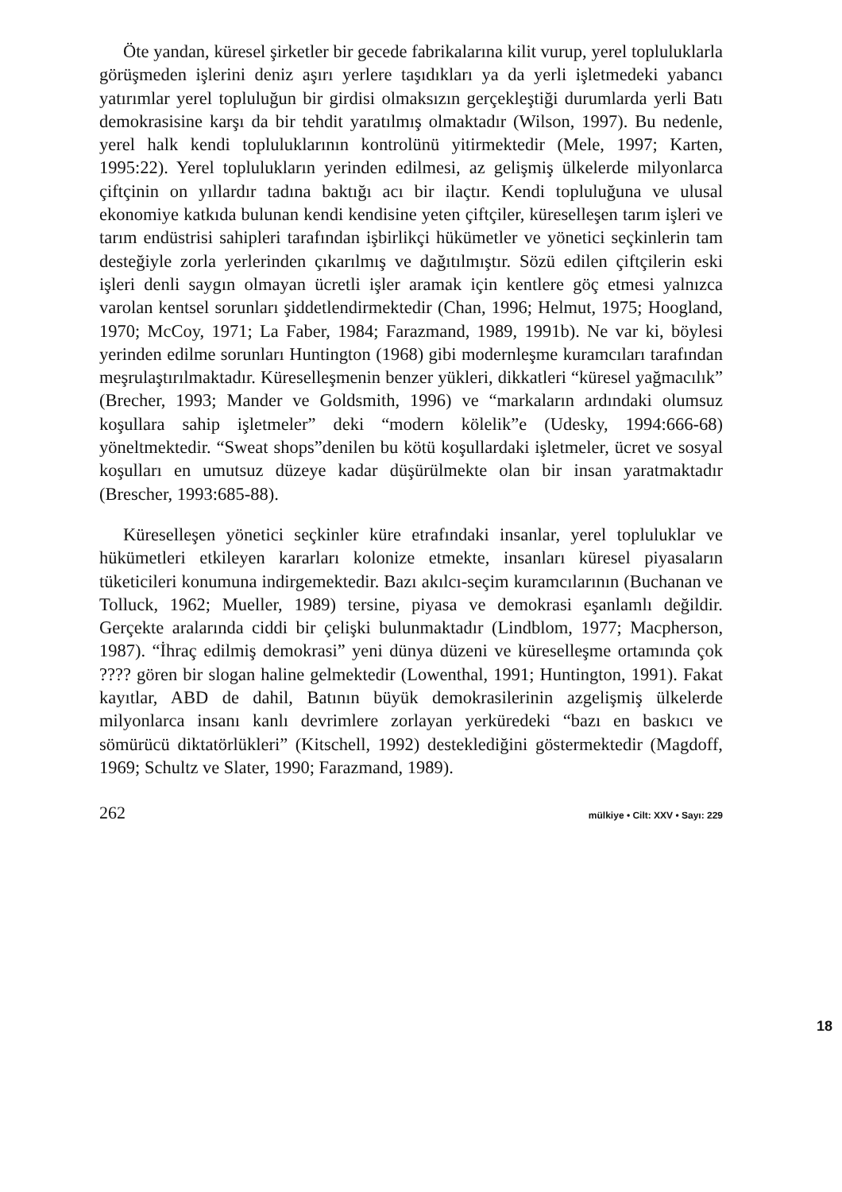Öte yandan, küresel şirketler bir gecede fabrikalarına kilit vurup, yerel topluluklarla görüşmeden işlerini deniz aşırı yerlere taşıdıkları ya da yerli işletmedeki yabancı yatırımlar yerel topluluğun bir girdisi olmaksızın gerçekleştiği durumlarda yerli Batı demokrasisine karşı da bir tehdit yaratılmış olmaktadır (Wilson, 1997). Bu nedenle, yerel halk kendi topluluklarının kontrolünü yitirmektedir (Mele, 1997; Karten, 1995:22). Yerel toplulukların yerinden edilmesi, az gelişmiş ülkelerde milyonlarca çiftçinin on yıllardır tadına baktığı acı bir ilaçtır. Kendi topluluğuna ve ulusal ekonomiye katkıda bulunan kendi kendisine yeten çiftçiler, küreselleşen tarım işleri ve tarım endüstrisi sahipleri tarafından işbirlikçi hükümetler ve yönetici seçkinlerin tam desteğiyle zorla yerlerinden çıkarılmış ve dağıtılmıştır. Sözü edilen çiftçilerin eski işleri denli saygın olmayan ücretli işler aramak için kentlere göç etmesi yalnızca varolan kentsel sorunları şiddetlendirmektedir (Chan, 1996; Helmut, 1975; Hoogland, 1970; McCoy, 1971; La Faber, 1984; Farazmand, 1989, 1991b). Ne var ki, böylesi yerinden edilme sorunları Huntington (1968) gibi modernleşme kuramcıları tarafından meşrulaştırılmaktadır. Küreselleşmenin benzer yükleri, dikkatleri “küresel yağmacılık” (Brecher, 1993; Mander ve Goldsmith, 1996) ve “markaların ardındaki olumsuz koşullara sahip işletmeler” deki “modern kölelik”e (Udesky, 1994:666-68) yöneltmektedir. “Sweat shops”denilen bu kötü koşullardaki işletmeler, ücret ve sosyal koşulları en umutsuz düzeye kadar düşürülmekte olan bir insan yaratmaktadır (Brescher, 1993:685-88).
Küreselleşen yönetici seçkinler küre etrafındaki insanlar, yerel topluluklar ve hükümetleri etkileyen kararları kolonize etmekte, insanları küresel piyasaların tüketicileri konumuna indirgemektedir. Bazı akılcı-seçim kuramcılarının (Buchanan ve Tolluck, 1962; Mueller, 1989) tersine, piyasa ve demokrasi eşanlamlı değildir. Gerçekte aralarında ciddi bir çelişki bulunmaktadır (Lindblom, 1977; Macpherson, 1987). “İhraç edilmiş demokrasi” yeni dünya düzeni ve küreselleşme ortamında çok ???? gören bir slogan haline gelmektedir (Lowenthal, 1991; Huntington, 1991). Fakat kayıtlar, ABD de dahil, Batının büyük demokrasilerinin azgelişmiş ülkelerde milyonlarca insanı kanlı devrimlere zorlayan yerküredeki “bazı en baskıcı ve sömürücü diktatörlükleri” (Kitschell, 1992) desteklediğini göstermektedir (Magdoff, 1969; Schultz ve Slater, 1990; Farazmand, 1989).
262 mülkiye • Cilt: XXV • Sayı: 229
18